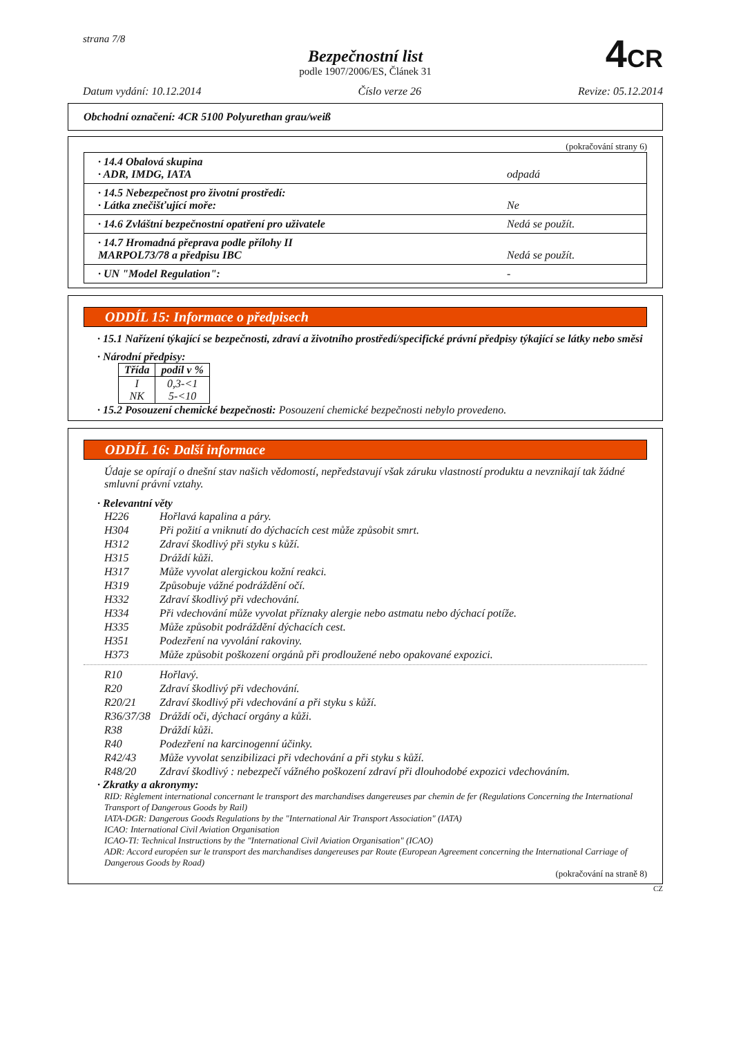strana 7/8
Bezpečnostní list
podle 1907/2006/ES, Článek 31
4CR
Datum vydání: 10.12.2014 Číslo verze 26 Revize: 05.12.2014
Obchodní označení: 4CR 5100 Polyurethan grau/weiß
(pokračování strany 6)
| · 14.4 Obalová skupina · ADR, IMDG, IATA | odpadá |
| · 14.5 Nebezpečnost pro životní prostředí: · Látka znečišťující moře: | Ne |
| · 14.6 Zvláštní bezpečnostní opatření pro uživatele | Nedá se použít. |
| · 14.7 Hromadná přeprava podle přílohy II MARPOL73/78 a předpisu IBC | Nedá se použít. |
| · UN "Model Regulation": | - |
ODDÍL 15: Informace o předpisech
· 15.1 Nařízení týkající se bezpečnosti, zdraví a životního prostředí/specifické právní předpisy týkající se látky nebo směsi
· Národní předpisy:
| Třída | podíl v % |
| --- | --- |
| I NK | 0,3-<1 5-<10 |
· 15.2 Posouzení chemické bezpečnosti: Posouzení chemické bezpečnosti nebylo provedeno.
ODDÍL 16: Další informace
Údaje se opírají o dnešní stav našich vědomostí, nepředstavují však záruku vlastností produktu a nevznikají tak žádné smluvní právní vztahy.
· Relevantní věty
H226 Hořlavá kapalina a páry.
H304 Při požití a vniknutí do dýchacích cest může způsobit smrt.
H312 Zdraví škodlivý při styku s kůží.
H315 Dráždí kůži.
H317 Může vyvolat alergickou kožní reakci.
H319 Způsobuje vážné podráždění očí.
H332 Zdraví škodlivý při vdechování.
H334 Při vdechování může vyvolat příznaky alergie nebo astmatu nebo dýchací potíže.
H335 Může způsobit podráždění dýchacích cest.
H351 Podezření na vyvolání rakoviny.
H373 Může způsobit poškození orgánů při prodloužené nebo opakované expozici.
R10 Hořlavý.
R20 Zdraví škodlivý při vdechování.
R20/21 Zdraví škodlivý při vdechování a při styku s kůží.
R36/37/38 Dráždí oči, dýchací orgány a kůži.
R38 Dráždí kůži.
R40 Podezření na karcinogenní účinky.
R42/43 Může vyvolat senzibilizaci při vdechování a při styku s kůží.
R48/20 Zdraví škodlivý : nebezpečí vážného poškození zdraví při dlouhodobé expozici vdechováním.
· Zkratky a akronymy:
RID: Règlement international concernant le transport des marchandises dangereuses par chemin de fer (Regulations Concerning the International Transport of Dangerous Goods by Rail)
IATA-DGR: Dangerous Goods Regulations by the "International Air Transport Association" (IATA)
ICAO: International Civil Aviation Organisation
ICAO-TI: Technical Instructions by the "International Civil Aviation Organisation" (ICAO)
ADR: Accord européen sur le transport des marchandises dangereuses par Route (European Agreement concerning the International Carriage of Dangerous Goods by Road)
(pokračování na straně 8)
CZ